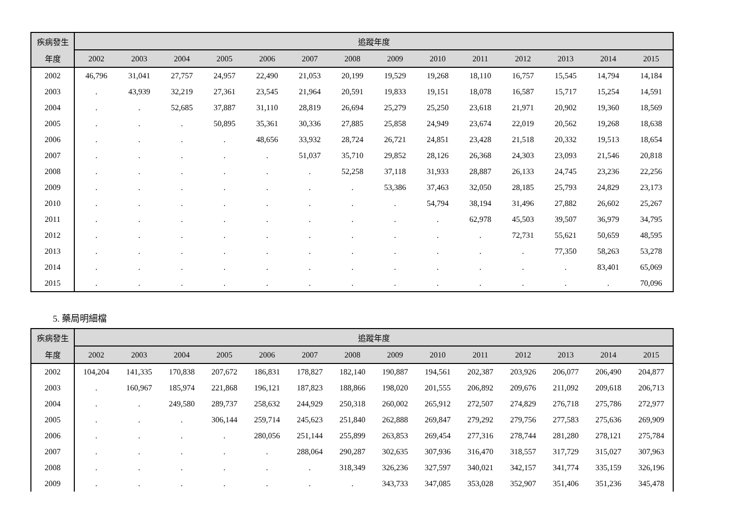| 疾病發生 | 追蹤年度 | | | | | | | | | | | | | |
| --- | --- | --- | --- | --- | --- | --- | --- | --- | --- | --- | --- | --- | --- | --- |
| 年度 | 2002 | 2003 | 2004 | 2005 | 2006 | 2007 | 2008 | 2009 | 2010 | 2011 | 2012 | 2013 | 2014 | 2015 |
| 2002 | 46,796 | 31,041 | 27,757 | 24,957 | 22,490 | 21,053 | 20,199 | 19,529 | 19,268 | 18,110 | 16,757 | 15,545 | 14,794 | 14,184 |
| 2003 | . | 43,939 | 32,219 | 27,361 | 23,545 | 21,964 | 20,591 | 19,833 | 19,151 | 18,078 | 16,587 | 15,717 | 15,254 | 14,591 |
| 2004 | . | . | 52,685 | 37,887 | 31,110 | 28,819 | 26,694 | 25,279 | 25,250 | 23,618 | 21,971 | 20,902 | 19,360 | 18,569 |
| 2005 | . | . | . | 50,895 | 35,361 | 30,336 | 27,885 | 25,858 | 24,949 | 23,674 | 22,019 | 20,562 | 19,268 | 18,638 |
| 2006 | . | . | . | . | 48,656 | 33,932 | 28,724 | 26,721 | 24,851 | 23,428 | 21,518 | 20,332 | 19,513 | 18,654 |
| 2007 | . | . | . | . | . | 51,037 | 35,710 | 29,852 | 28,126 | 26,368 | 24,303 | 23,093 | 21,546 | 20,818 |
| 2008 | . | . | . | . | . | . | 52,258 | 37,118 | 31,933 | 28,887 | 26,133 | 24,745 | 23,236 | 22,256 |
| 2009 | . | . | . | . | . | . | . | 53,386 | 37,463 | 32,050 | 28,185 | 25,793 | 24,829 | 23,173 |
| 2010 | . | . | . | . | . | . | . | . | 54,794 | 38,194 | 31,496 | 27,882 | 26,602 | 25,267 |
| 2011 | . | . | . | . | . | . | . | . | . | 62,978 | 45,503 | 39,507 | 36,979 | 34,795 |
| 2012 | . | . | . | . | . | . | . | . | . | . | 72,731 | 55,621 | 50,659 | 48,595 |
| 2013 | . | . | . | . | . | . | . | . | . | . | . | 77,350 | 58,263 | 53,278 |
| 2014 | . | . | . | . | . | . | . | . | . | . | . | . | 83,401 | 65,069 |
| 2015 | . | . | . | . | . | . | . | . | . | . | . | . | . | 70,096 |
5. 藥局明細檔
| 疾病發生 | 追蹤年度 | | | | | | | | | | | | | |
| --- | --- | --- | --- | --- | --- | --- | --- | --- | --- | --- | --- | --- | --- | --- |
| 年度 | 2002 | 2003 | 2004 | 2005 | 2006 | 2007 | 2008 | 2009 | 2010 | 2011 | 2012 | 2013 | 2014 | 2015 |
| 2002 | 104,204 | 141,335 | 170,838 | 207,672 | 186,831 | 178,827 | 182,140 | 190,887 | 194,561 | 202,387 | 203,926 | 206,077 | 206,490 | 204,877 |
| 2003 | . | 160,967 | 185,974 | 221,868 | 196,121 | 187,823 | 188,866 | 198,020 | 201,555 | 206,892 | 209,676 | 211,092 | 209,618 | 206,713 |
| 2004 | . | . | 249,580 | 289,737 | 258,632 | 244,929 | 250,318 | 260,002 | 265,912 | 272,507 | 274,829 | 276,718 | 275,786 | 272,977 |
| 2005 | . | . | . | 306,144 | 259,714 | 245,623 | 251,840 | 262,888 | 269,847 | 279,292 | 279,756 | 277,583 | 275,636 | 269,909 |
| 2006 | . | . | . | . | 280,056 | 251,144 | 255,899 | 263,853 | 269,454 | 277,316 | 278,744 | 281,280 | 278,121 | 275,784 |
| 2007 | . | . | . | . | . | 288,064 | 290,287 | 302,635 | 307,936 | 316,470 | 318,557 | 317,729 | 315,027 | 307,963 |
| 2008 | . | . | . | . | . | . | 318,349 | 326,236 | 327,597 | 340,021 | 342,157 | 341,774 | 335,159 | 326,196 |
| 2009 | . | . | . | . | . | . | . | 343,733 | 347,085 | 353,028 | 352,907 | 351,406 | 351,236 | 345,478 |